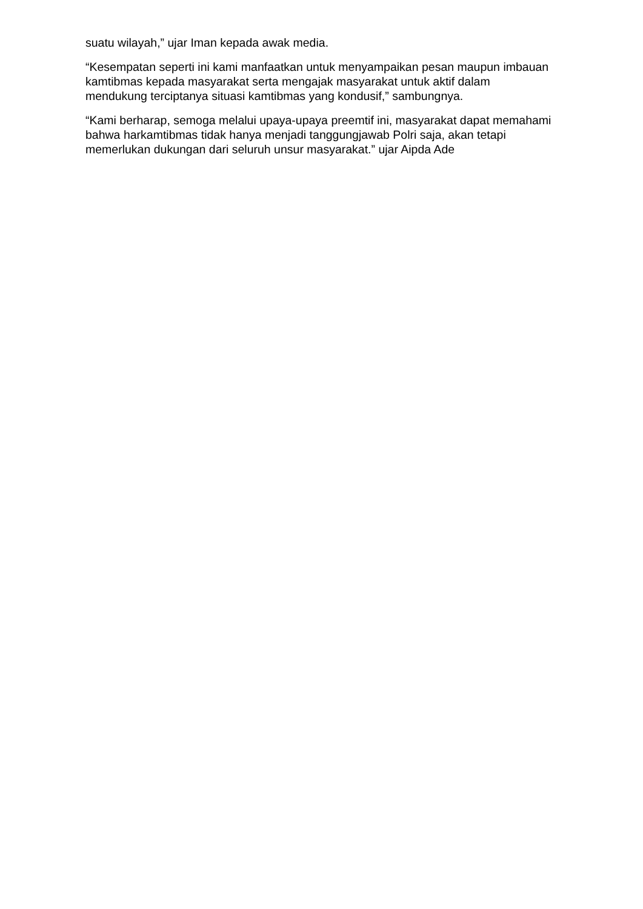suatu wilayah,” ujar Iman kepada awak media.
“Kesempatan seperti ini kami manfaatkan untuk menyampaikan pesan maupun imbauan kamtibmas kepada masyarakat serta mengajak masyarakat untuk aktif dalam mendukung terciptanya situasi kamtibmas yang kondusif,” sambungnya.
“Kami berharap, semoga melalui upaya-upaya preemtif ini, masyarakat dapat memahami bahwa harkamtibmas tidak hanya menjadi tanggungjawab Polri saja, akan tetapi memerlukan dukungan dari seluruh unsur masyarakat.” ujar Aipda Ade